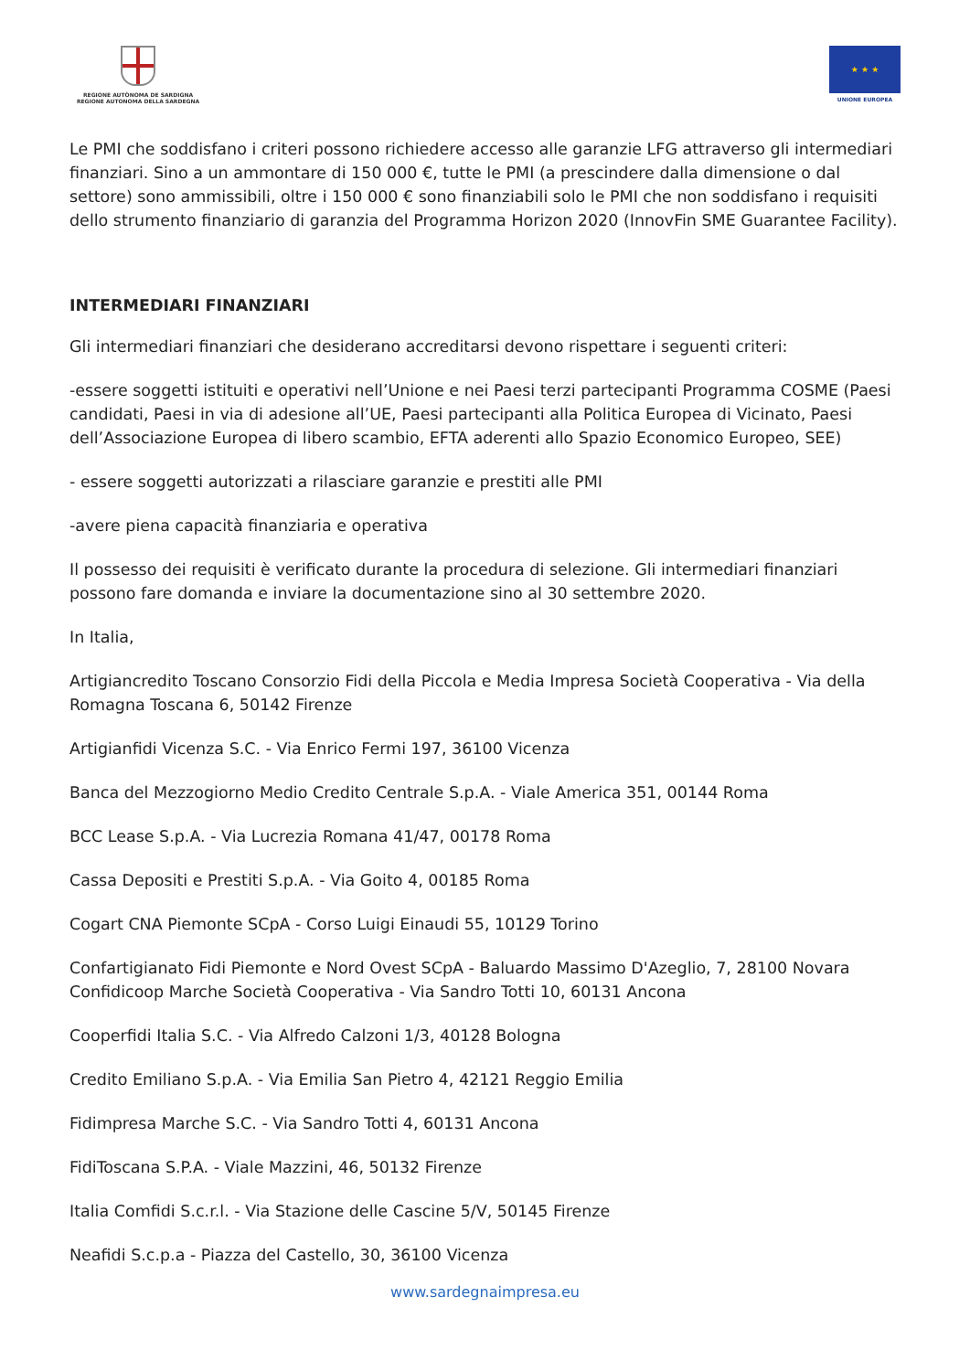REGIONE AUTÒNOMA DE SARDIGNA
REGIONE AUTONOMA DELLA SARDEGNA
★ ★ ★
UNIONE EUROPEA
Le PMI che soddisfano i criteri possono richiedere accesso alle garanzie LFG attraverso gli intermediari finanziari. Sino a un ammontare di 150 000 €, tutte le PMI (a prescindere dalla dimensione o dal settore) sono ammissibili, oltre i 150 000 € sono finanziabili solo le PMI che non soddisfano i requisiti dello strumento finanziario di garanzia del Programma Horizon 2020 (InnovFin SME Guarantee Facility).
INTERMEDIARI FINANZIARI
Gli intermediari finanziari che desiderano accreditarsi devono rispettare i seguenti criteri:
-essere soggetti istituiti e operativi nell’Unione e nei Paesi terzi partecipanti Programma COSME (Paesi candidati, Paesi in via di adesione all’UE, Paesi partecipanti alla Politica Europea di Vicinato, Paesi dell’Associazione Europea di libero scambio, EFTA aderenti allo Spazio Economico Europeo, SEE)
- essere soggetti autorizzati a rilasciare garanzie e prestiti alle PMI
-avere piena capacità finanziaria e operativa
Il possesso dei requisiti è verificato durante la procedura di selezione. Gli intermediari finanziari possono fare domanda e inviare la documentazione sino al 30 settembre 2020.
In Italia,
Artigiancredito Toscano Consorzio Fidi della Piccola e Media Impresa Società Cooperativa - Via della Romagna Toscana 6, 50142 Firenze
Artigianfidi Vicenza S.C. - Via Enrico Fermi 197, 36100 Vicenza
Banca del Mezzogiorno Medio Credito Centrale S.p.A. - Viale America 351, 00144 Roma
BCC Lease S.p.A. - Via Lucrezia Romana 41/47, 00178 Roma
Cassa Depositi e Prestiti S.p.A. - Via Goito 4, 00185 Roma
Cogart CNA Piemonte SCpA - Corso Luigi Einaudi 55, 10129 Torino
Confartigianato Fidi Piemonte e Nord Ovest SCpA - Baluardo Massimo D'Azeglio, 7, 28100 Novara
Confidicoop Marche Società Cooperativa - Via Sandro Totti 10, 60131 Ancona
Cooperfidi Italia S.C. - Via Alfredo Calzoni 1/3, 40128 Bologna
Credito Emiliano S.p.A. - Via Emilia San Pietro 4, 42121 Reggio Emilia
Fidimpresa Marche S.C. - Via Sandro Totti 4, 60131 Ancona
FidiToscana S.P.A. - Viale Mazzini, 46, 50132 Firenze
Italia Comfidi S.c.r.l. - Via Stazione delle Cascine 5/V, 50145 Firenze
Neafidi S.c.p.a - Piazza del Castello, 30, 36100 Vicenza
www.sardegnaimpresa.eu